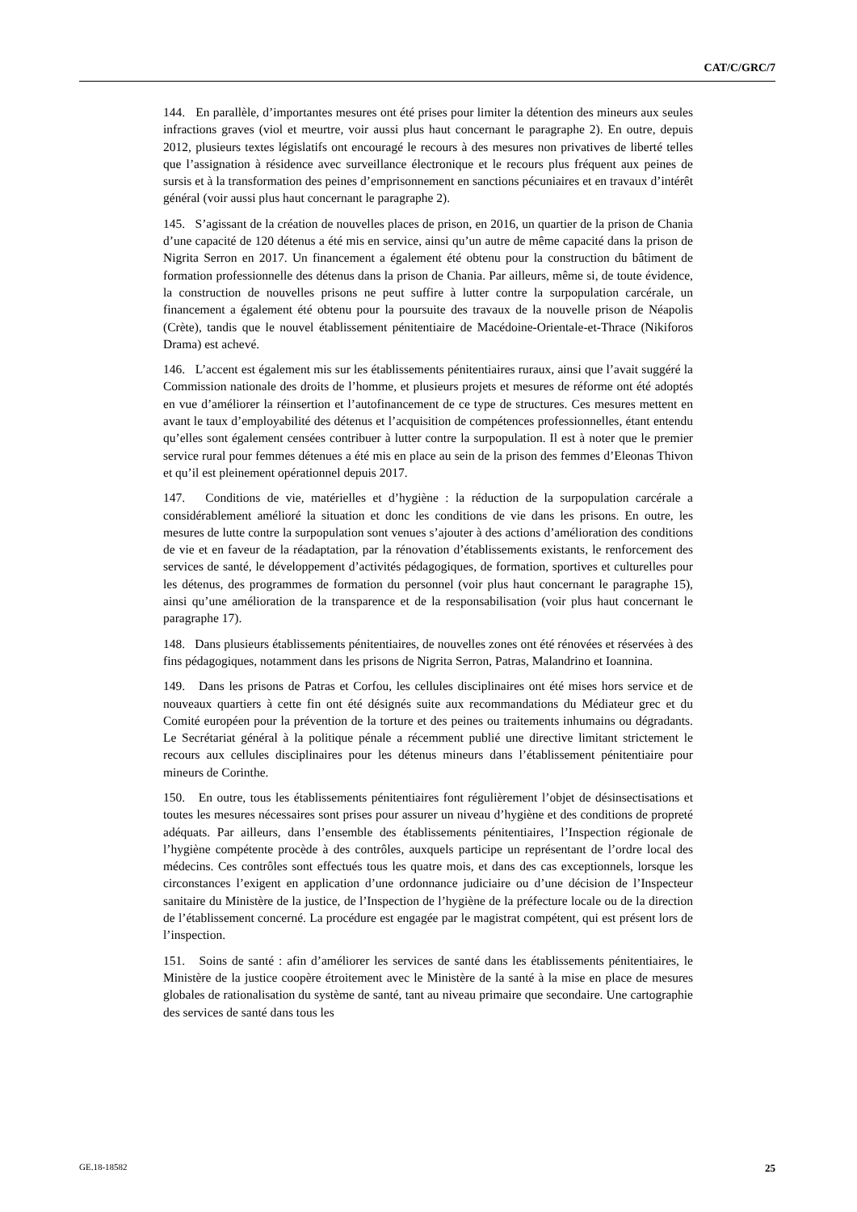CAT/C/GRC/7
144. En parallèle, d’importantes mesures ont été prises pour limiter la détention des mineurs aux seules infractions graves (viol et meurtre, voir aussi plus haut concernant le paragraphe 2). En outre, depuis 2012, plusieurs textes législatifs ont encouragé le recours à des mesures non privatives de liberté telles que l’assignation à résidence avec surveillance électronique et le recours plus fréquent aux peines de sursis et à la transformation des peines d’emprisonnement en sanctions pécuniaires et en travaux d’intérêt général (voir aussi plus haut concernant le paragraphe 2).
145. S’agissant de la création de nouvelles places de prison, en 2016, un quartier de la prison de Chania d’une capacité de 120 détenus a été mis en service, ainsi qu’un autre de même capacité dans la prison de Nigrita Serron en 2017. Un financement a également été obtenu pour la construction du bâtiment de formation professionnelle des détenus dans la prison de Chania. Par ailleurs, même si, de toute évidence, la construction de nouvelles prisons ne peut suffire à lutter contre la surpopulation carcérale, un financement a également été obtenu pour la poursuite des travaux de la nouvelle prison de Néapolis (Crète), tandis que le nouvel établissement pénitentiaire de Macédoine-Orientale-et-Thrace (Nikiforos Drama) est achevé.
146. L’accent est également mis sur les établissements pénitentiaires ruraux, ainsi que l’avait suggéré la Commission nationale des droits de l’homme, et plusieurs projets et mesures de réforme ont été adoptés en vue d’améliorer la réinsertion et l’autofinancement de ce type de structures. Ces mesures mettent en avant le taux d’employabilité des détenus et l’acquisition de compétences professionnelles, étant entendu qu’elles sont également censées contribuer à lutter contre la surpopulation. Il est à noter que le premier service rural pour femmes détenues a été mis en place au sein de la prison des femmes d’Eleonas Thivon et qu’il est pleinement opérationnel depuis 2017.
147. Conditions de vie, matérielles et d’hygiène : la réduction de la surpopulation carcérale a considérablement amélioré la situation et donc les conditions de vie dans les prisons. En outre, les mesures de lutte contre la surpopulation sont venues s’ajouter à des actions d’amélioration des conditions de vie et en faveur de la réadaptation, par la rénovation d’établissements existants, le renforcement des services de santé, le développement d’activités pédagogiques, de formation, sportives et culturelles pour les détenus, des programmes de formation du personnel (voir plus haut concernant le paragraphe 15), ainsi qu’une amélioration de la transparence et de la responsabilisation (voir plus haut concernant le paragraphe 17).
148. Dans plusieurs établissements pénitentiaires, de nouvelles zones ont été rénovées et réservées à des fins pédagogiques, notamment dans les prisons de Nigrita Serron, Patras, Malandrino et Ioannina.
149. Dans les prisons de Patras et Corfou, les cellules disciplinaires ont été mises hors service et de nouveaux quartiers à cette fin ont été désignés suite aux recommandations du Médiateur grec et du Comité européen pour la prévention de la torture et des peines ou traitements inhumains ou dégradants. Le Secrétariat général à la politique pénale a récemment publié une directive limitant strictement le recours aux cellules disciplinaires pour les détenus mineurs dans l’établissement pénitentiaire pour mineurs de Corinthe.
150. En outre, tous les établissements pénitentiaires font régulièrement l’objet de désinsectisations et toutes les mesures nécessaires sont prises pour assurer un niveau d’hygiène et des conditions de propreté adéquats. Par ailleurs, dans l’ensemble des établissements pénitentiaires, l’Inspection régionale de l’hygiène compétente procède à des contrôles, auxquels participe un représentant de l’ordre local des médecins. Ces contrôles sont effectués tous les quatre mois, et dans des cas exceptionnels, lorsque les circonstances l’exigent en application d’une ordonnance judiciaire ou d’une décision de l’Inspecteur sanitaire du Ministère de la justice, de l’Inspection de l’hygiène de la préfecture locale ou de la direction de l’établissement concerné. La procédure est engagée par le magistrat compétent, qui est présent lors de l’inspection.
151. Soins de santé : afin d’améliorer les services de santé dans les établissements pénitentiaires, le Ministère de la justice coopère étroitement avec le Ministère de la santé à la mise en place de mesures globales de rationalisation du système de santé, tant au niveau primaire que secondaire. Une cartographie des services de santé dans tous les
GE.18-18582 25